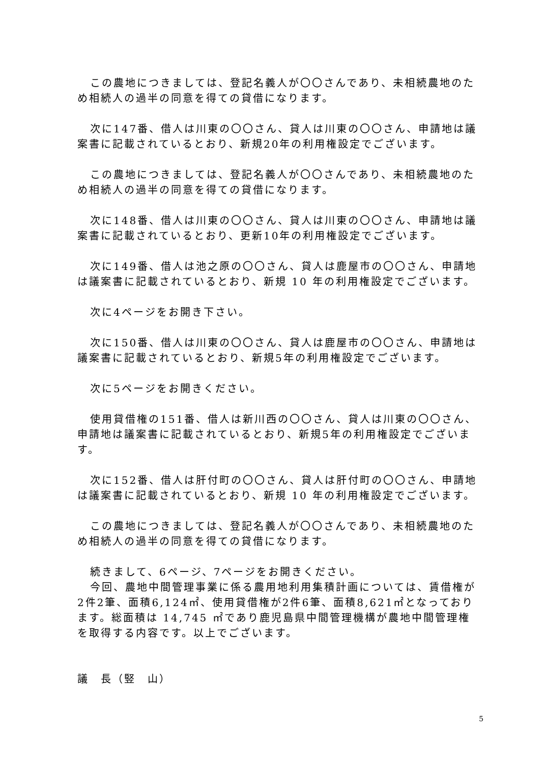この農地につきましては、登記名義人が〇〇さんであり、未相続農地のため相続人の過半の同意を得ての貸借になります。
次に147番、借人は川東の〇〇さん、貸人は川東の〇〇さん、申請地は議案書に記載されているとおり、新規20年の利用権設定でございます。
この農地につきましては、登記名義人が〇〇さんであり、未相続農地のため相続人の過半の同意を得ての貸借になります。
次に148番、借人は川東の〇〇さん、貸人は川東の〇〇さん、申請地は議案書に記載されているとおり、更新10年の利用権設定でございます。
次に149番、借人は池之原の〇〇さん、貸人は鹿屋市の〇〇さん、申請地は議案書に記載されているとおり、新規 10 年の利用権設定でございます。
次に4ページをお開き下さい。
次に150番、借人は川東の〇〇さん、貸人は鹿屋市の〇〇さん、申請地は議案書に記載されているとおり、新規5年の利用権設定でございます。
次に5ページをお開きください。
使用貸借権の151番、借人は新川西の〇〇さん、貸人は川東の〇〇さん、申請地は議案書に記載されているとおり、新規5年の利用権設定でございます。
次に152番、借人は肝付町の〇〇さん、貸人は肝付町の〇〇さん、申請地は議案書に記載されているとおり、新規 10 年の利用権設定でございます。
この農地につきましては、登記名義人が〇〇さんであり、未相続農地のため相続人の過半の同意を得ての貸借になります。
続きまして、6ページ、7ページをお開きください。
今回、農地中間管理事業に係る農用地利用集積計画については、賃借権が2件2筆、面積6,124㎡、使用貸借権が2件6筆、面積8,621㎡となっております。総面積は 14,745 ㎡であり鹿児島県中間管理機構が農地中間管理権を取得する内容です。以上でございます。
議　長（竪　山）
5